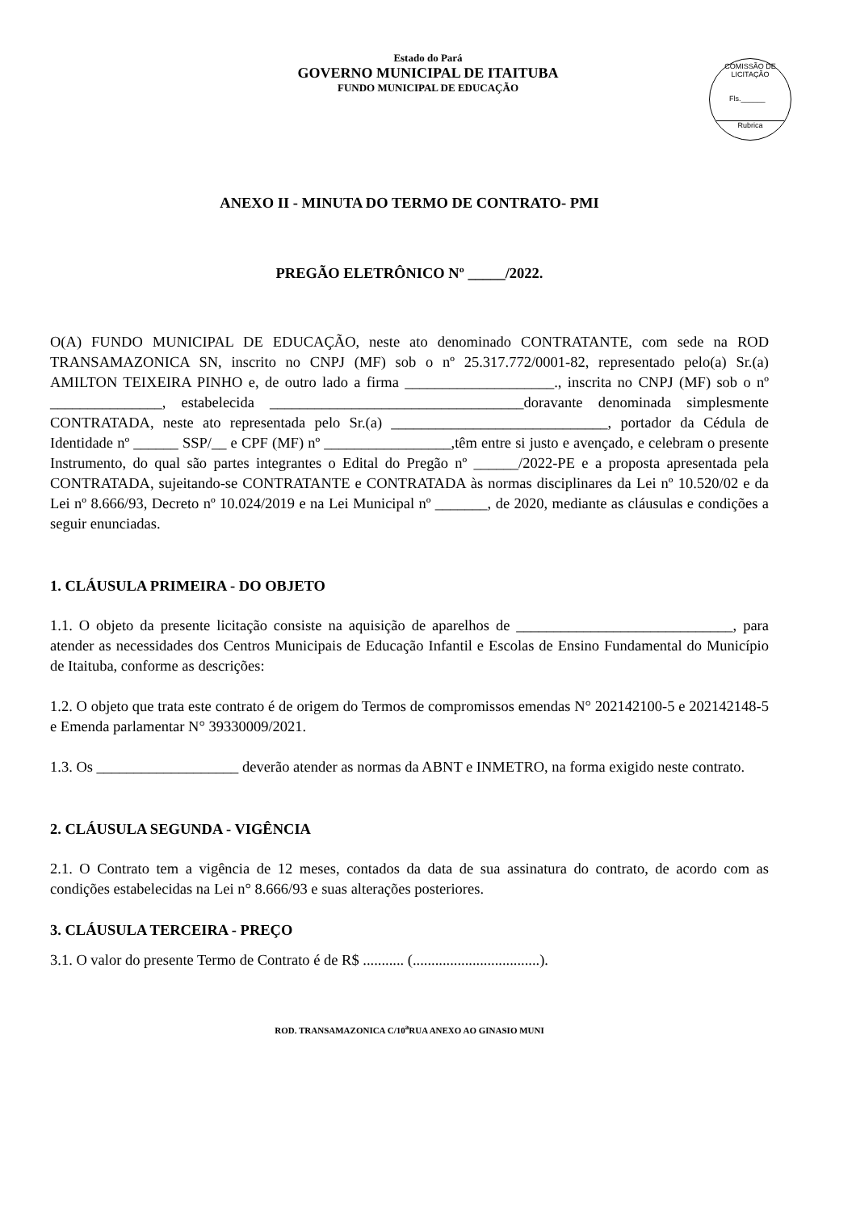COMISSÃO DE LICITAÇÃO
Fls.______
Rubrica
Estado do Pará
GOVERNO MUNICIPAL DE ITAITUBA
FUNDO MUNICIPAL DE EDUCAÇÃO
ANEXO II - MINUTA DO TERMO DE CONTRATO- PMI
PREGÃO ELETRÔNICO Nº _____/2022.
O(A) FUNDO MUNICIPAL DE EDUCAÇÃO, neste ato denominado CONTRATANTE, com sede na ROD TRANSAMAZONICA SN, inscrito no CNPJ (MF) sob o nº 25.317.772/0001-82, representado pelo(a) Sr.(a) AMILTON TEIXEIRA PINHO e, de outro lado a firma ____________________., inscrita no CNPJ (MF) sob o nº _______________, estabelecida __________________________________doravante denominada simplesmente CONTRATADA, neste ato representada pelo Sr.(a) _____________________________, portador da Cédula de Identidade nº ______ SSP/__ e CPF (MF) nº _________________,têm entre si justo e avençado, e celebram o presente Instrumento, do qual são partes integrantes o Edital do Pregão nº ______/2022-PE e a proposta apresentada pela CONTRATADA, sujeitando-se CONTRATANTE e CONTRATADA às normas disciplinares da Lei nº 10.520/02 e da Lei nº 8.666/93, Decreto nº 10.024/2019 e na Lei Municipal nº _______, de 2020, mediante as cláusulas e condições a seguir enunciadas.
1. CLÁUSULA PRIMEIRA - DO OBJETO
1.1. O objeto da presente licitação consiste na aquisição de aparelhos de _____________________________, para atender as necessidades dos Centros Municipais de Educação Infantil e Escolas de Ensino Fundamental do Município de Itaituba, conforme as descrições:
1.2. O objeto que trata este contrato é de origem do Termos de compromissos emendas N° 202142100-5 e 202142148-5 e Emenda parlamentar N° 39330009/2021.
1.3. Os ___________________ deverão atender as normas da ABNT e INMETRO, na forma exigido neste contrato.
2. CLÁUSULA SEGUNDA - VIGÊNCIA
2.1. O Contrato tem a vigência de 12 meses, contados da data de sua assinatura do contrato, de acordo com as condições estabelecidas na Lei n° 8.666/93 e suas alterações posteriores.
3. CLÁUSULA TERCEIRA - PREÇO
3.1. O valor do presente Termo de Contrato é de R$ ........... (..................................).
ROD. TRANSAMAZONICA C/10<sup>a</sup>RUA ANEXO AO GINASIO MUNI